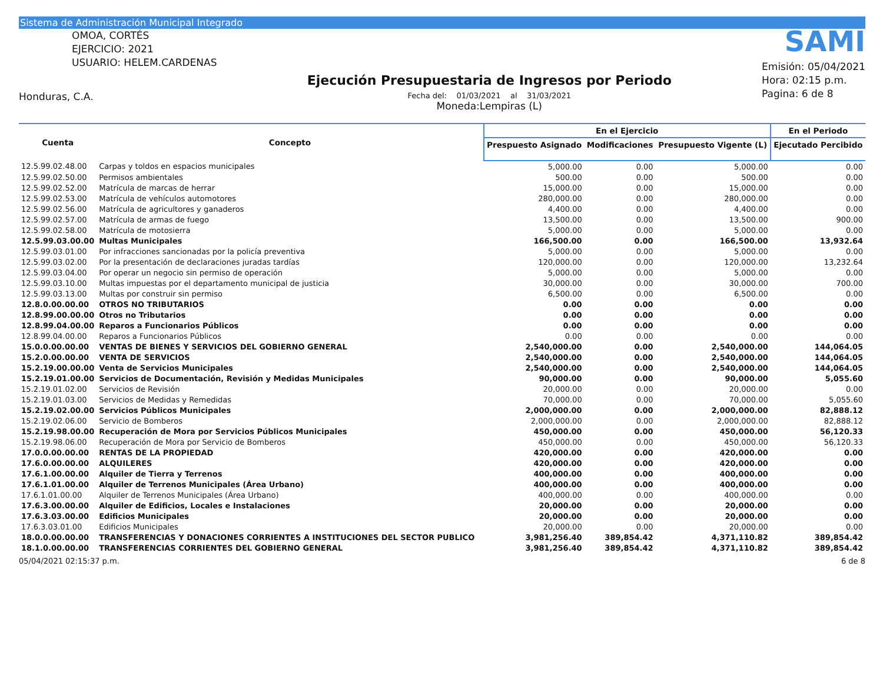Sistema de Administración Municipal Integrado
OMOA, CORTÉS
EJERCICIO: 2021
USUARIO: HELEM.CARDENAS
Honduras, C.A.
Ejecución Presupuestaria de Ingresos por Periodo
Fecha del: 01/03/2021 al 31/03/2021
Moneda:Lempiras (L)
SAMI
Emisión: 05/04/2021
Hora: 02:15 p.m.
Pagina: 6 de 8
| Cuenta | Concepto | En el Ejercicio | | | En el Periodo |
| --- | --- | --- | --- | --- | --- |
| | | Prespuesto Asignado | Modificaciones | Presupuesto Vigente (L) | Ejecutado Percibido |
| 12.5.99.02.48.00 | Carpas y toldos en espacios municipales | 5,000.00 | 0.00 | 5,000.00 | 0.00 |
| 12.5.99.02.50.00 | Permisos ambientales | 500.00 | 0.00 | 500.00 | 0.00 |
| 12.5.99.02.52.00 | Matrícula de marcas de herrar | 15,000.00 | 0.00 | 15,000.00 | 0.00 |
| 12.5.99.02.53.00 | Matrícula de vehículos automotores | 280,000.00 | 0.00 | 280,000.00 | 0.00 |
| 12.5.99.02.56.00 | Matrícula de agricultores y ganaderos | 4,400.00 | 0.00 | 4,400.00 | 0.00 |
| 12.5.99.02.57.00 | Matrícula de armas de fuego | 13,500.00 | 0.00 | 13,500.00 | 900.00 |
| 12.5.99.02.58.00 | Matrícula de motosierra | 5,000.00 | 0.00 | 5,000.00 | 0.00 |
| 12.5.99.03.00.00 | Multas Municipales | 166,500.00 | 0.00 | 166,500.00 | 13,932.64 |
| 12.5.99.03.01.00 | Por infracciones sancionadas por la policía preventiva | 5,000.00 | 0.00 | 5,000.00 | 0.00 |
| 12.5.99.03.02.00 | Por la presentación de declaraciones juradas tardías | 120,000.00 | 0.00 | 120,000.00 | 13,232.64 |
| 12.5.99.03.04.00 | Por operar un negocio sin permiso de operación | 5,000.00 | 0.00 | 5,000.00 | 0.00 |
| 12.5.99.03.10.00 | Multas impuestas por el departamento municipal de justicia | 30,000.00 | 0.00 | 30,000.00 | 700.00 |
| 12.5.99.03.13.00 | Multas por construir sin permiso | 6,500.00 | 0.00 | 6,500.00 | 0.00 |
| 12.8.0.00.00.00 | OTROS NO TRIBUTARIOS | 0.00 | 0.00 | 0.00 | 0.00 |
| 12.8.99.00.00.00 | Otros no Tributarios | 0.00 | 0.00 | 0.00 | 0.00 |
| 12.8.99.04.00.00 | Reparos a Funcionarios Públicos | 0.00 | 0.00 | 0.00 | 0.00 |
| 12.8.99.04.00.00 | Reparos a Funcionarios Públicos | 0.00 | 0.00 | 0.00 | 0.00 |
| 15.0.0.00.00.00 | VENTAS DE BIENES Y SERVICIOS DEL GOBIERNO GENERAL | 2,540,000.00 | 0.00 | 2,540,000.00 | 144,064.05 |
| 15.2.0.00.00.00 | VENTA DE SERVICIOS | 2,540,000.00 | 0.00 | 2,540,000.00 | 144,064.05 |
| 15.2.19.00.00.00 | Venta de Servicios Municipales | 2,540,000.00 | 0.00 | 2,540,000.00 | 144,064.05 |
| 15.2.19.01.00.00 | Servicios de Documentación, Revisión y Medidas Municipales | 90,000.00 | 0.00 | 90,000.00 | 5,055.60 |
| 15.2.19.01.02.00 | Servicios de Revisión | 20,000.00 | 0.00 | 20,000.00 | 0.00 |
| 15.2.19.01.03.00 | Servicios de Medidas y Remedidas | 70,000.00 | 0.00 | 70,000.00 | 5,055.60 |
| 15.2.19.02.00.00 | Servicios Públicos Municipales | 2,000,000.00 | 0.00 | 2,000,000.00 | 82,888.12 |
| 15.2.19.02.06.00 | Servicio de Bomberos | 2,000,000.00 | 0.00 | 2,000,000.00 | 82,888.12 |
| 15.2.19.98.00.00 | Recuperación de Mora por Servicios Públicos Municipales | 450,000.00 | 0.00 | 450,000.00 | 56,120.33 |
| 15.2.19.98.06.00 | Recuperación de Mora por Servicio de Bomberos | 450,000.00 | 0.00 | 450,000.00 | 56,120.33 |
| 17.0.0.00.00.00 | RENTAS DE LA PROPIEDAD | 420,000.00 | 0.00 | 420,000.00 | 0.00 |
| 17.6.0.00.00.00 | ALQUILERES | 420,000.00 | 0.00 | 420,000.00 | 0.00 |
| 17.6.1.00.00.00 | Alquiler de Tierra y Terrenos | 400,000.00 | 0.00 | 400,000.00 | 0.00 |
| 17.6.1.01.00.00 | Alquiler de Terrenos Municipales (Área Urbano) | 400,000.00 | 0.00 | 400,000.00 | 0.00 |
| 17.6.1.01.00.00 | Alquiler de Terrenos Municipales (Área Urbano) | 400,000.00 | 0.00 | 400,000.00 | 0.00 |
| 17.6.3.00.00.00 | Alquiler de Edificios, Locales e Instalaciones | 20,000.00 | 0.00 | 20,000.00 | 0.00 |
| 17.6.3.03.00.00 | Edificios Municipales | 20,000.00 | 0.00 | 20,000.00 | 0.00 |
| 17.6.3.03.01.00 | Edificios Municipales | 20,000.00 | 0.00 | 20,000.00 | 0.00 |
| 18.0.0.00.00.00 | TRANSFERENCIAS Y DONACIONES CORRIENTES A INSTITUCIONES DEL SECTOR PUBLICO | 3,981,256.40 | 389,854.42 | 4,371,110.82 | 389,854.42 |
| 18.1.0.00.00.00 | TRANSFERENCIAS CORRIENTES DEL GOBIERNO GENERAL | 3,981,256.40 | 389,854.42 | 4,371,110.82 | 389,854.42 |
05/04/2021 02:15:37 p.m. 6 de 8